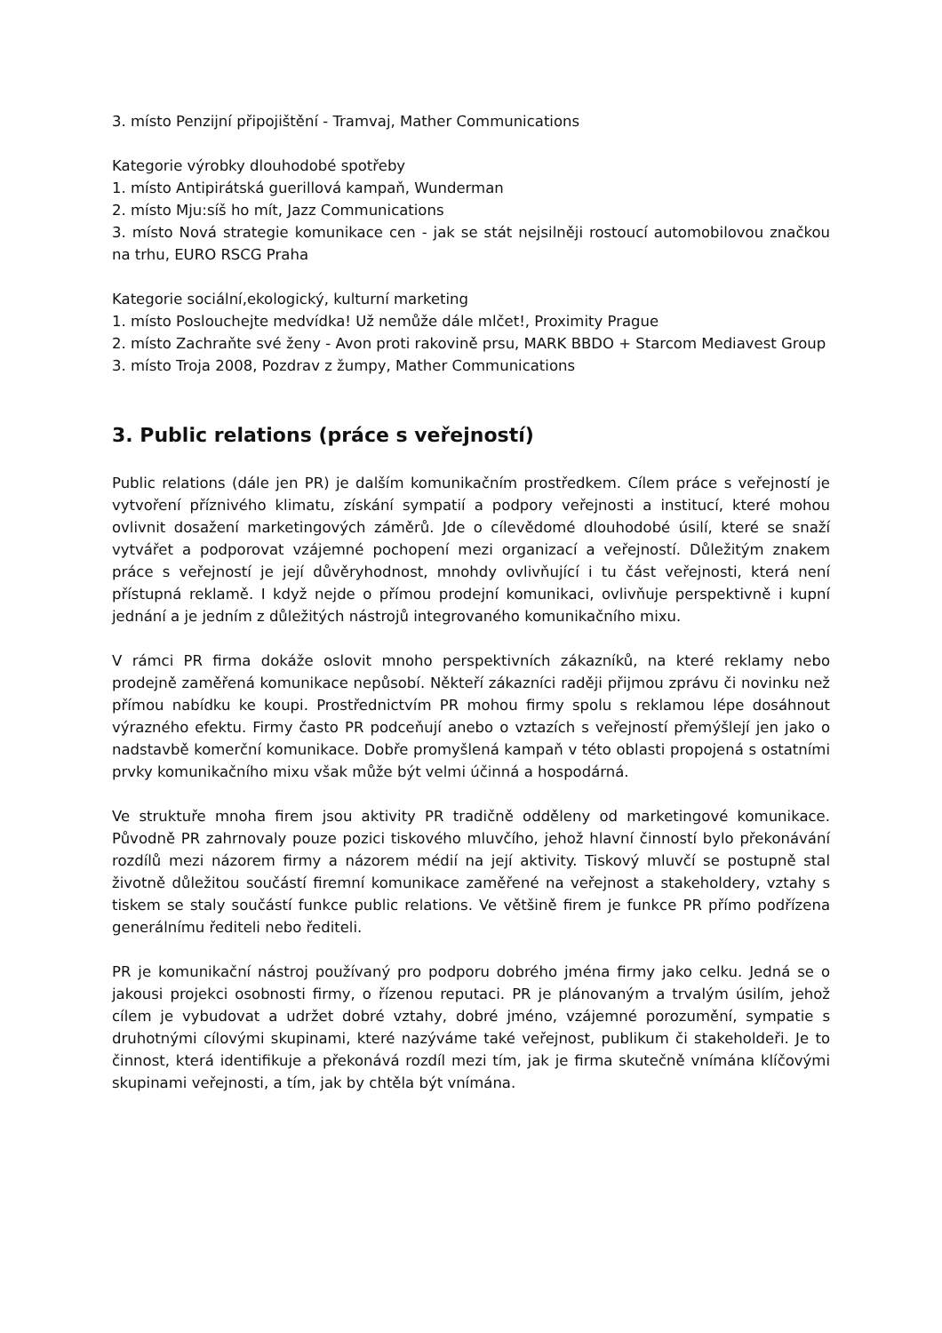3. místo Penzijní připojištění - Tramvaj, Mather Communications
Kategorie výrobky dlouhodobé spotřeby
1. místo Antipirátská guerillová kampaň, Wunderman
2. místo Mju:síš ho mít, Jazz Communications
3. místo Nová strategie komunikace cen - jak se stát nejsilněji rostoucí automobilovou značkou na trhu, EURO RSCG Praha
Kategorie sociální,ekologický, kulturní marketing
1. místo Poslouchejte medvídka! Už nemůže dále mlčet!, Proximity Prague
2. místo Zachraňte své ženy - Avon proti rakovině prsu, MARK BBDO + Starcom Mediavest Group
3. místo Troja 2008, Pozdrav z žumpy, Mather Communications
3. Public relations (práce s veřejností)
Public relations (dále jen PR) je dalším komunikačním prostředkem. Cílem práce s veřejností je vytvoření příznivého klimatu, získání sympatií a podpory veřejnosti a institucí, které mohou ovlivnit dosažení marketingových záměrů. Jde o cílevědomé dlouhodobé úsilí, které se snaží vytvářet a podporovat vzájemné pochopení mezi organizací a veřejností. Důležitým znakem práce s veřejností je její důvěryhodnost, mnohdy ovlivňující i tu část veřejnosti, která není přístupná reklamě. I když nejde o přímou prodejní komunikaci, ovlivňuje perspektivně i kupní jednání a je jedním z důležitých nástrojů integrovaného komunikačního mixu.
V rámci PR firma dokáže oslovit mnoho perspektivních zákazníků, na které reklamy nebo prodejně zaměřená komunikace nepůsobí. Někteří zákazníci raději přijmou zprávu či novinku než přímou nabídku ke koupi. Prostřednictvím PR mohou firmy spolu s reklamou lépe dosáhnout výrazného efektu. Firmy často PR podceňují anebo o vztazích s veřejností přemýšlejí jen jako o nadstavbě komerční komunikace. Dobře promyšlená kampaň v této oblasti propojená s ostatními prvky komunikačního mixu však může být velmi účinná a hospodárná.
Ve struktuře mnoha firem jsou aktivity PR tradičně odděleny od marketingové komunikace. Původně PR zahrnovaly pouze pozici tiskového mluvčího, jehož hlavní činností bylo překonávání rozdílů mezi názorem firmy a názorem médií na její aktivity. Tiskový mluvčí se postupně stal životně důležitou součástí firemní komunikace zaměřené na veřejnost a stakeholdery, vztahy s tiskem se staly součástí funkce public relations. Ve většině firem je funkce PR přímo podřízena generálnímu řediteli nebo řediteli.
PR je komunikační nástroj používaný pro podporu dobrého jména firmy jako celku. Jedná se o jakousi projekci osobnosti firmy, o řízenou reputaci. PR je plánovaným a trvalým úsilím, jehož cílem je vybudovat a udržet dobré vztahy, dobré jméno, vzájemné porozumění, sympatie s druhotnými cílovými skupinami, které nazýváme také veřejnost, publikum či stakeholdeři. Je to činnost, která identifikuje a překonává rozdíl mezi tím, jak je firma skutečně vnímána klíčovými skupinami veřejnosti, a tím, jak by chtěla být vnímána.